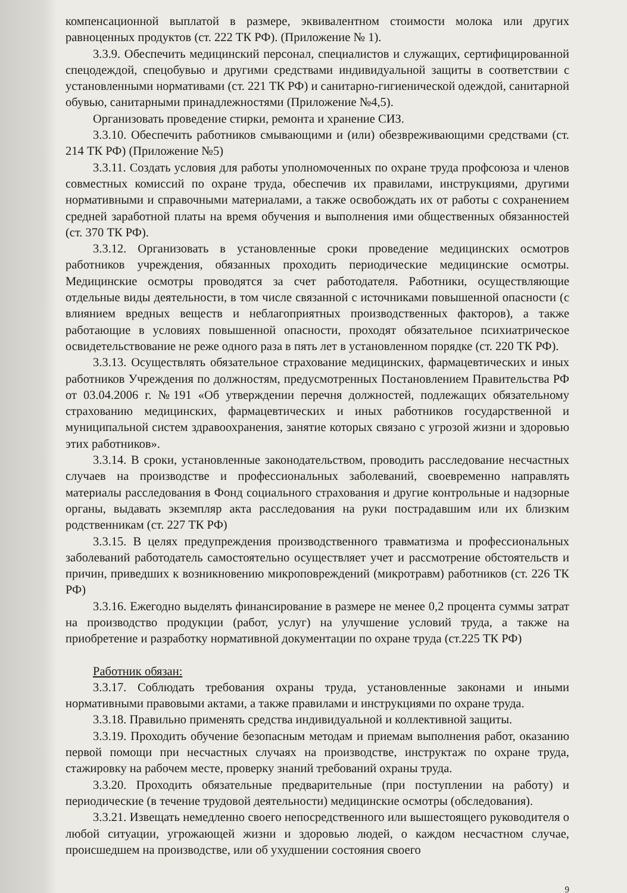компенсационной выплатой в размере, эквивалентном стоимости молока или других равноценных продуктов (ст. 222 ТК РФ). (Приложение № 1).
3.3.9. Обеспечить медицинский персонал, специалистов и служащих, сертифицированной спецодеждой, спецобувью и другими средствами индивидуальной защиты в соответствии с установленными нормативами (ст. 221 ТК РФ) и санитарно-гигиенической одеждой, санитарной обувью, санитарными принадлежностями (Приложение №4,5).
Организовать проведение стирки, ремонта и хранение СИЗ.
3.3.10. Обеспечить работников смывающими и (или) обезвреживающими средствами (ст. 214 ТК РФ) (Приложение №5)
3.3.11. Создать условия для работы уполномоченных по охране труда профсоюза и членов совместных комиссий по охране труда, обеспечив их правилами, инструкциями, другими нормативными и справочными материалами, а также освобождать их от работы с сохранением средней заработной платы на время обучения и выполнения ими общественных обязанностей (ст. 370 ТК РФ).
3.3.12. Организовать в установленные сроки проведение медицинских осмотров работников учреждения, обязанных проходить периодические медицинские осмотры. Медицинские осмотры проводятся за счет работодателя. Работники, осуществляющие отдельные виды деятельности, в том числе связанной с источниками повышенной опасности (с влиянием вредных веществ и неблагоприятных производственных факторов), а также работающие в условиях повышенной опасности, проходят обязательное психиатрическое освидетельствование не реже одного раза в пять лет в установленном порядке (ст. 220 ТК РФ).
3.3.13. Осуществлять обязательное страхование медицинских, фармацевтических и иных работников Учреждения по должностям, предусмотренных Постановлением Правительства РФ от 03.04.2006 г. №191 «Об утверждении перечня должностей, подлежащих обязательному страхованию медицинских, фармацевтических и иных работников государственной и муниципальной систем здравоохранения, занятие которых связано с угрозой жизни и здоровью этих работников».
3.3.14. В сроки, установленные законодательством, проводить расследование несчастных случаев на производстве и профессиональных заболеваний, своевременно направлять материалы расследования в Фонд социального страхования и другие контрольные и надзорные органы, выдавать экземпляр акта расследования на руки пострадавшим или их близким родственникам (ст. 227 ТК РФ)
3.3.15. В целях предупреждения производственного травматизма и профессиональных заболеваний работодатель самостоятельно осуществляет учет и рассмотрение обстоятельств и причин, приведших к возникновению микроповреждений (микротравм) работников (ст. 226 ТК РФ)
3.3.16. Ежегодно выделять финансирование в размере не менее 0,2 процента суммы затрат на производство продукции (работ, услуг) на улучшение условий труда, а также на приобретение и разработку нормативной документации по охране труда (ст.225 ТК РФ)
Работник обязан:
3.3.17. Соблюдать требования охраны труда, установленные законами и иными нормативными правовыми актами, а также правилами и инструкциями по охране труда.
3.3.18. Правильно применять средства индивидуальной и коллективной защиты.
3.3.19. Проходить обучение безопасным методам и приемам выполнения работ, оказанию первой помощи при несчастных случаях на производстве, инструктаж по охране труда, стажировку на рабочем месте, проверку знаний требований охраны труда.
3.3.20. Проходить обязательные предварительные (при поступлении на работу) и периодические (в течение трудовой деятельности) медицинские осмотры (обследования).
3.3.21. Извещать немедленно своего непосредственного или вышестоящего руководителя о любой ситуации, угрожающей жизни и здоровью людей, о каждом несчастном случае, происшедшем на производстве, или об ухудшении состояния своего
9